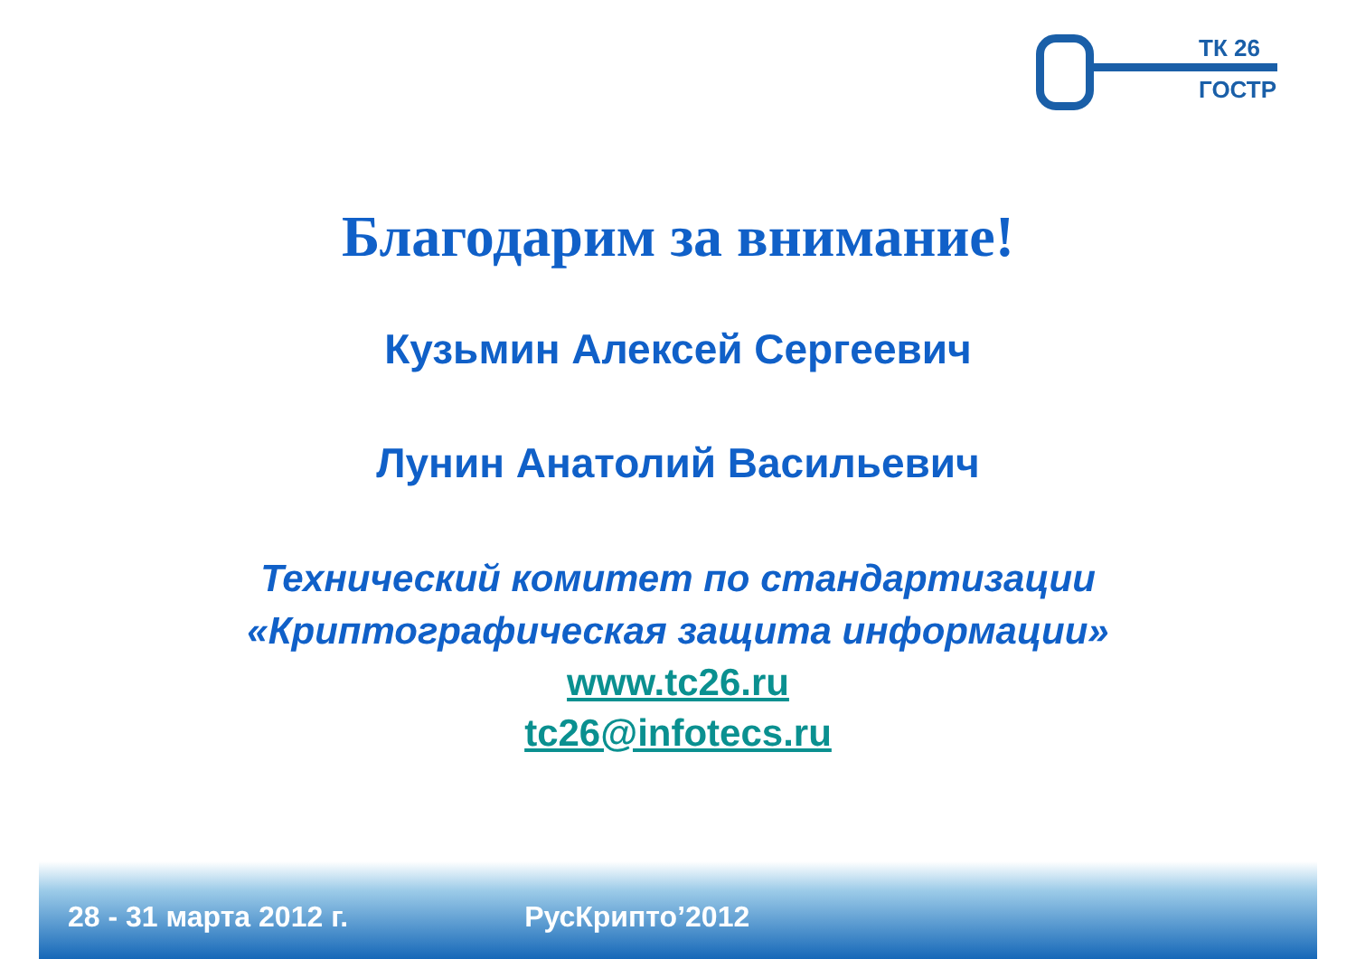ТК 26
ГОСТР
Благодарим за внимание!
Кузьмин Алексей Сергеевич
Лунин Анатолий Васильевич
Технический комитет по стандартизации
«Криптографическая защита информации»
www.tc26.ru
tc26@infotecs.ru
28 - 31 марта 2012 г. РусКрипто’2012